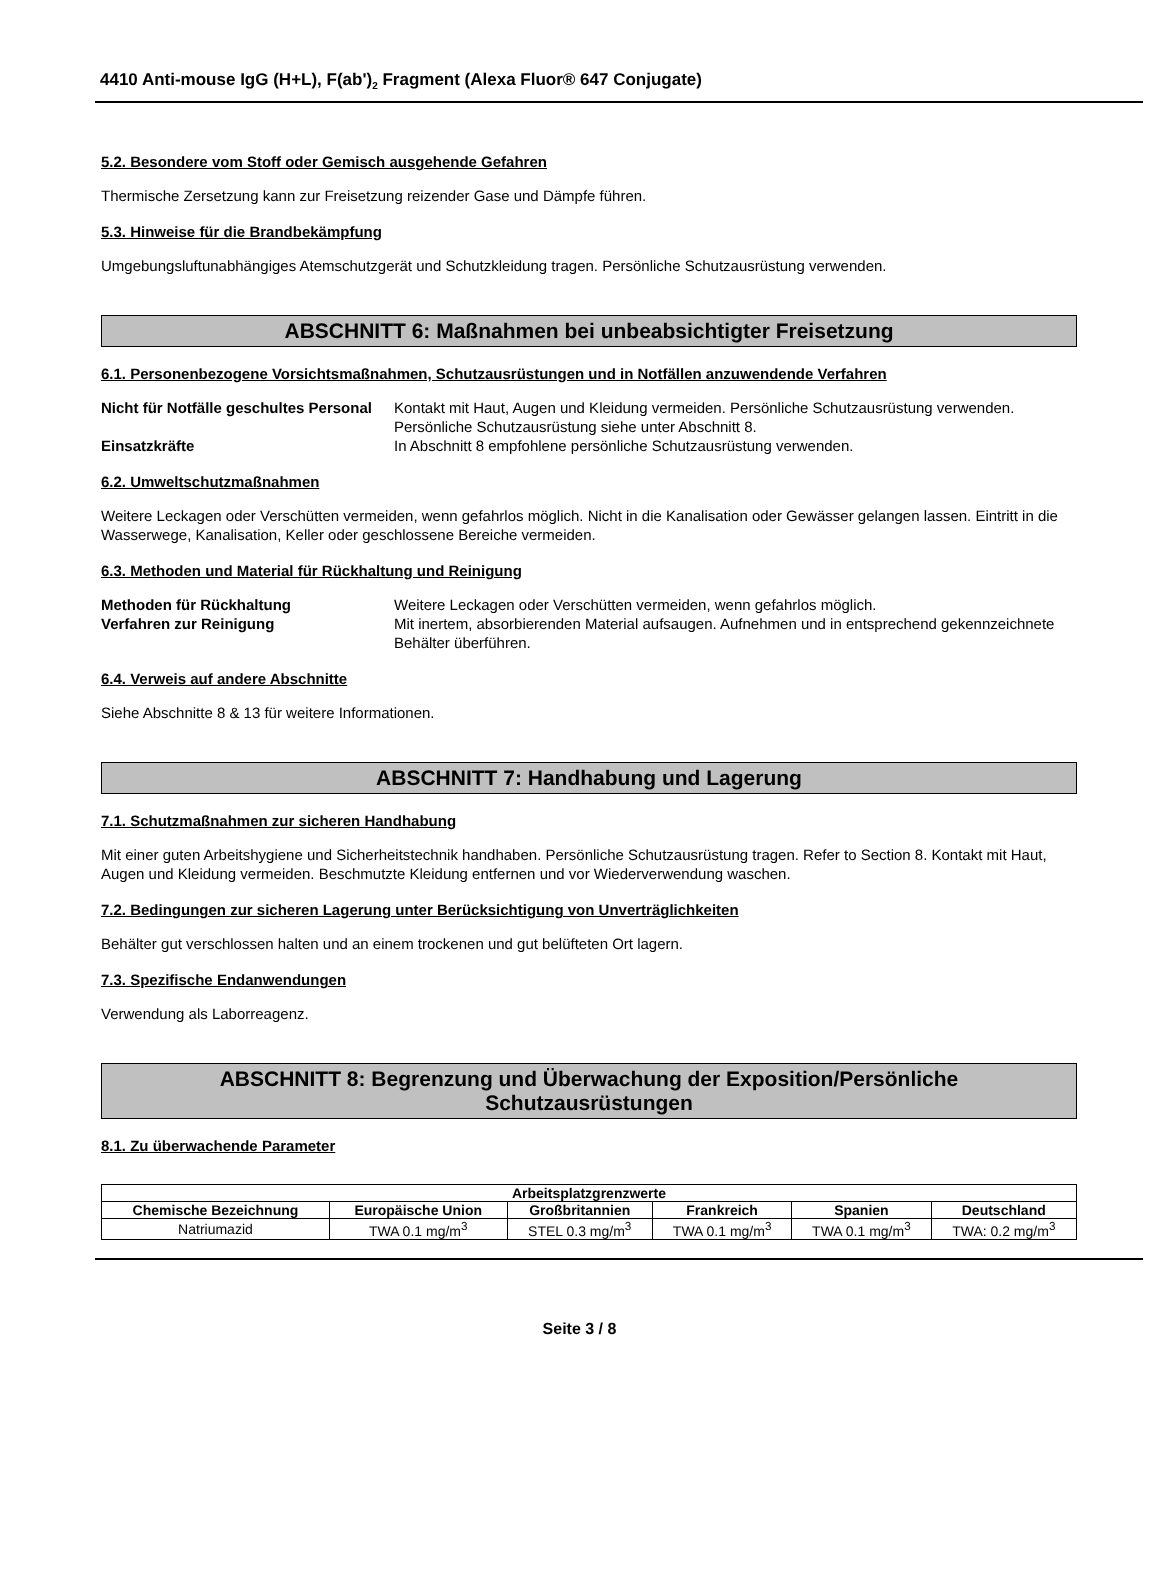4410 Anti-mouse IgG (H+L), F(ab')<sub>2</sub> Fragment (Alexa Fluor® 647 Conjugate)
5.2. Besondere vom Stoff oder Gemisch ausgehende Gefahren
Thermische Zersetzung kann zur Freisetzung reizender Gase und Dämpfe führen.
5.3. Hinweise für die Brandbekämpfung
Umgebungsluftunabhängiges Atemschutzgerät und Schutzkleidung tragen. Persönliche Schutzausrüstung verwenden.
ABSCHNITT 6: Maßnahmen bei unbeabsichtigter Freisetzung
6.1. Personenbezogene Vorsichtsmaßnahmen, Schutzausrüstungen und in Notfällen anzuwendende Verfahren
Nicht für Notfälle geschultes Personal Kontakt mit Haut, Augen und Kleidung vermeiden. Persönliche Schutzausrüstung verwenden. Persönliche Schutzausrüstung siehe unter Abschnitt 8. Einsatzkräfte In Abschnitt 8 empfohlene persönliche Schutzausrüstung verwenden.
6.2. Umweltschutzmaßnahmen
Weitere Leckagen oder Verschütten vermeiden, wenn gefahrlos möglich. Nicht in die Kanalisation oder Gewässer gelangen lassen. Eintritt in die Wasserwege, Kanalisation, Keller oder geschlossene Bereiche vermeiden.
6.3. Methoden und Material für Rückhaltung und Reinigung
Methoden für Rückhaltung Weitere Leckagen oder Verschütten vermeiden, wenn gefahrlos möglich. Verfahren zur Reinigung Mit inertem, absorbierenden Material aufsaugen. Aufnehmen und in entsprechend gekennzeichnete Behälter überführen.
6.4. Verweis auf andere Abschnitte
Siehe Abschnitte 8 & 13 für weitere Informationen.
ABSCHNITT 7: Handhabung und Lagerung
7.1. Schutzmaßnahmen zur sicheren Handhabung
Mit einer guten Arbeitshygiene und Sicherheitstechnik handhaben. Persönliche Schutzausrüstung tragen. Refer to Section 8. Kontakt mit Haut, Augen und Kleidung vermeiden. Beschmutzte Kleidung entfernen und vor Wiederverwendung waschen.
7.2. Bedingungen zur sicheren Lagerung unter Berücksichtigung von Unverträglichkeiten
Behälter gut verschlossen halten und an einem trockenen und gut belüfteten Ort lagern.
7.3. Spezifische Endanwendungen
Verwendung als Laborreagenz.
ABSCHNITT 8: Begrenzung und Überwachung der Exposition/Persönliche
Schutzausrüstungen
8.1. Zu überwachende Parameter
| Arbeitsplatzgrenzwerte | | | | | |
| --- | --- | --- | --- | --- | --- |
| Chemische Bezeichnung | Europäische Union | Großbritannien | Frankreich | Spanien | Deutschland |
| Natriumazid | TWA 0.1 mg/m<sup>3</sup> | STEL 0.3 mg/m<sup>3</sup> | TWA 0.1 mg/m<sup>3</sup> | TWA 0.1 mg/m<sup>3</sup> | TWA: 0.2 mg/m<sup>3</sup> |
Seite 3 / 8